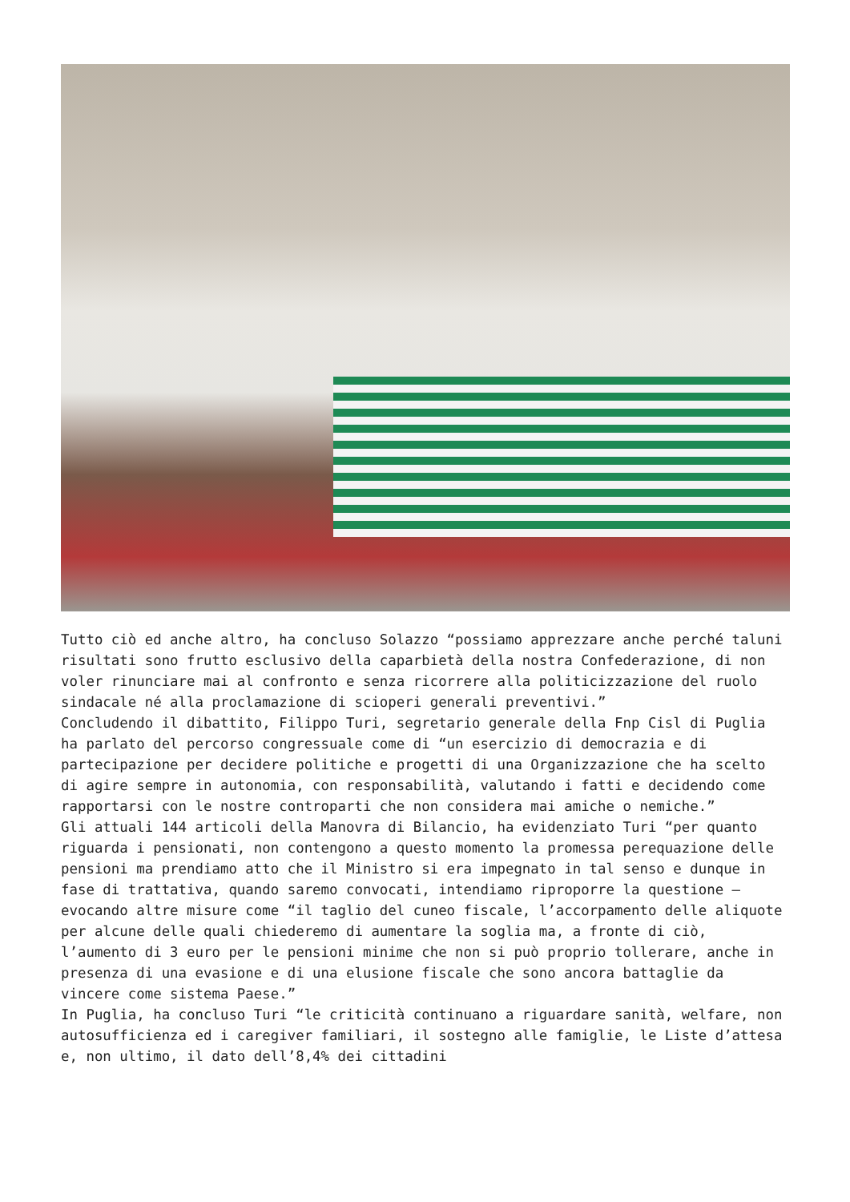Tutto ciò ed anche altro, ha concluso Solazzo “possiamo apprezzare anche perché taluni risultati sono frutto esclusivo della caparbietà della nostra Confederazione, di non voler rinunciare mai al confronto e senza ricorrere alla politicizzazione del ruolo sindacale né alla proclamazione di scioperi generali preventivi.”
Concludendo il dibattito, Filippo Turi, segretario generale della Fnp Cisl di Puglia ha parlato del percorso congressuale come di “un esercizio di democrazia e di partecipazione per decidere politiche e progetti di una Organizzazione che ha scelto di agire sempre in autonomia, con responsabilità, valutando i fatti e decidendo come rapportarsi con le nostre controparti che non considera mai amiche o nemiche.”
Gli attuali 144 articoli della Manovra di Bilancio, ha evidenziato Turi “per quanto riguarda i pensionati, non contengono a questo momento la promessa perequazione delle pensioni ma prendiamo atto che il Ministro si era impegnato in tal senso e dunque in fase di trattativa, quando saremo convocati, intendiamo riproporre la questione – evocando altre misure come “il taglio del cuneo fiscale, l’accorpamento delle aliquote per alcune delle quali chiederemo di aumentare la soglia ma, a fronte di ciò, l’aumento di 3 euro per le pensioni minime che non si può proprio tollerare, anche in presenza di una evasione e di una elusione fiscale che sono ancora battaglie da vincere come sistema Paese.”
In Puglia, ha concluso Turi “le criticità continuano a riguardare sanità, welfare, non autosufficienza ed i caregiver familiari, il sostegno alle famiglie, le Liste d’attesa e, non ultimo, il dato dell’8,4% dei cittadini